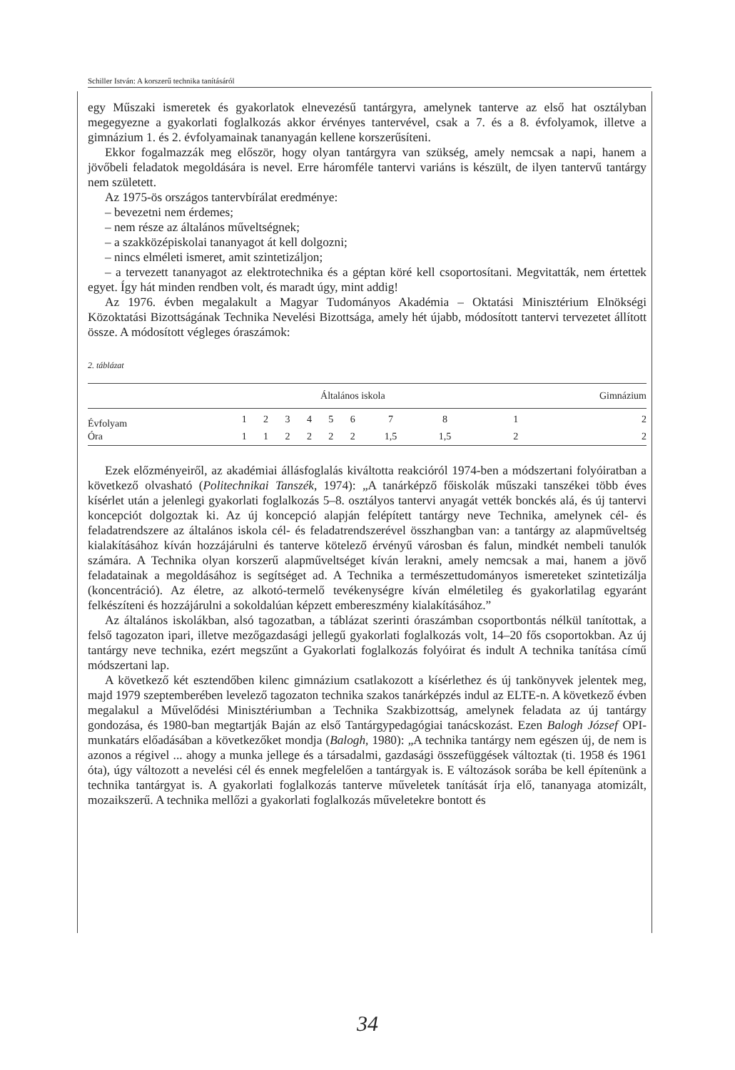Schiller István: A korszerű technika tanításáról
egy Műszaki ismeretek és gyakorlatok elnevezésű tantárgyra, amelynek tanterve az első hat osztályban megegyezne a gyakorlati foglalkozás akkor érvényes tantervével, csak a 7. és a 8. évfolyamok, illetve a gimnázium 1. és 2. évfolyamainak tananyagán kellene korszerűsíteni.
Ekkor fogalmazzák meg először, hogy olyan tantárgyra van szükség, amely nemcsak a napi, hanem a jövőbeli feladatok megoldására is nevel. Erre háromféle tantervi variáns is készült, de ilyen tantervű tantárgy nem született.
Az 1975-ös országos tantervbírálat eredménye:
– bevezetni nem érdemes;
– nem része az általános műveltségnek;
– a szakközépiskolai tananyagot át kell dolgozni;
– nincs elméleti ismeret, amit szintetizáljon;
– a tervezett tananyagot az elektrotechnika és a géptan köré kell csoportosítani. Megvitatták, nem értettek egyet. Így hát minden rendben volt, és maradt úgy, mint addig!
Az 1976. évben megalakult a Magyar Tudományos Akadémia – Oktatási Minisztérium Elnökségi Közoktatási Bizottságának Technika Nevelési Bizottsága, amely hét újabb, módosított tantervi tervezetet állított össze. A módosított végleges óraszámok:
2. táblázat
| | Általános iskola | | | | | | | | Gimnázium | |
| --- | --- | --- | --- | --- | --- | --- | --- | --- | --- | --- |
| Évfolyam | 1 | 2 | 3 | 4 | 5 | 6 | 7 | 8 | 1 | 2 |
| Óra | 1 | 1 | 2 | 2 | 2 | 2 | 1,5 | 1,5 | 2 | 2 |
Ezek előzményeiről, az akadémiai állásfoglalás kiváltotta reakcióról 1974-ben a módszertani folyóiratban a következő olvasható (Politechnikai Tanszék, 1974): „A tanárképző főiskolák műszaki tanszékei több éves kísérlet után a jelenlegi gyakorlati foglalkozás 5–8. osztályos tantervi anyagát vették bonckés alá, és új tantervi koncepciót dolgoztak ki. Az új koncepció alapján felépített tantárgy neve Technika, amelynek cél- és feladatrendszere az általános iskola cél- és feladatrendszerével összhangban van: a tantárgy az alapműveltség kialakításához kíván hozzájárulni és tanterve kötelező érvényű városban és falun, mindkét nembeli tanulók számára. A Technika olyan korszerű alapműveltséget kíván lerakni, amely nemcsak a mai, hanem a jövő feladatainak a megoldásához is segítséget ad. A Technika a természettudományos ismereteket szintetizálja (koncentráció). Az életre, az alkotó-termelő tevékenységre kíván elméletileg és gyakorlatilag egyaránt felkészíteni és hozzájárulni a sokoldalúan képzett embereszmény kialakításához.”
Az általános iskolákban, alsó tagozatban, a táblázat szerinti óraszámban csoportbontás nélkül tanítottak, a felső tagozaton ipari, illetve mezőgazdasági jellegű gyakorlati foglalkozás volt, 14–20 fős csoportokban. Az új tantárgy neve technika, ezért megszűnt a Gyakorlati foglalkozás folyóirat és indult A technika tanítása című módszertani lap.
A következő két esztendőben kilenc gimnázium csatlakozott a kísérlethez és új tankönyvek jelentek meg, majd 1979 szeptemberében levelező tagozaton technika szakos tanárképzés indul az ELTE-n. A következő évben megalakul a Művelődési Minisztériumban a Technika Szakbizottság, amelynek feladata az új tantárgy gondozása, és 1980-ban megtartják Baján az első Tantárgypedagógiai tanácskozást. Ezen Balogh József OPI-munkatárs előadásában a következőket mondja (Balogh, 1980): „A technika tantárgy nem egészen új, de nem is azonos a régivel ... ahogy a munka jellege és a társadalmi, gazdasági összefüggések változtak (ti. 1958 és 1961 óta), úgy változott a nevelési cél és ennek megfelelően a tantárgyak is. E változások sorába be kell építenünk a technika tantárgyat is. A gyakorlati foglalkozás tanterve műveletek tanítását írja elő, tananyaga atomizált, mozaikszerű. A technika mellőzi a gyakorlati foglalkozás műveletekre bontott és
34